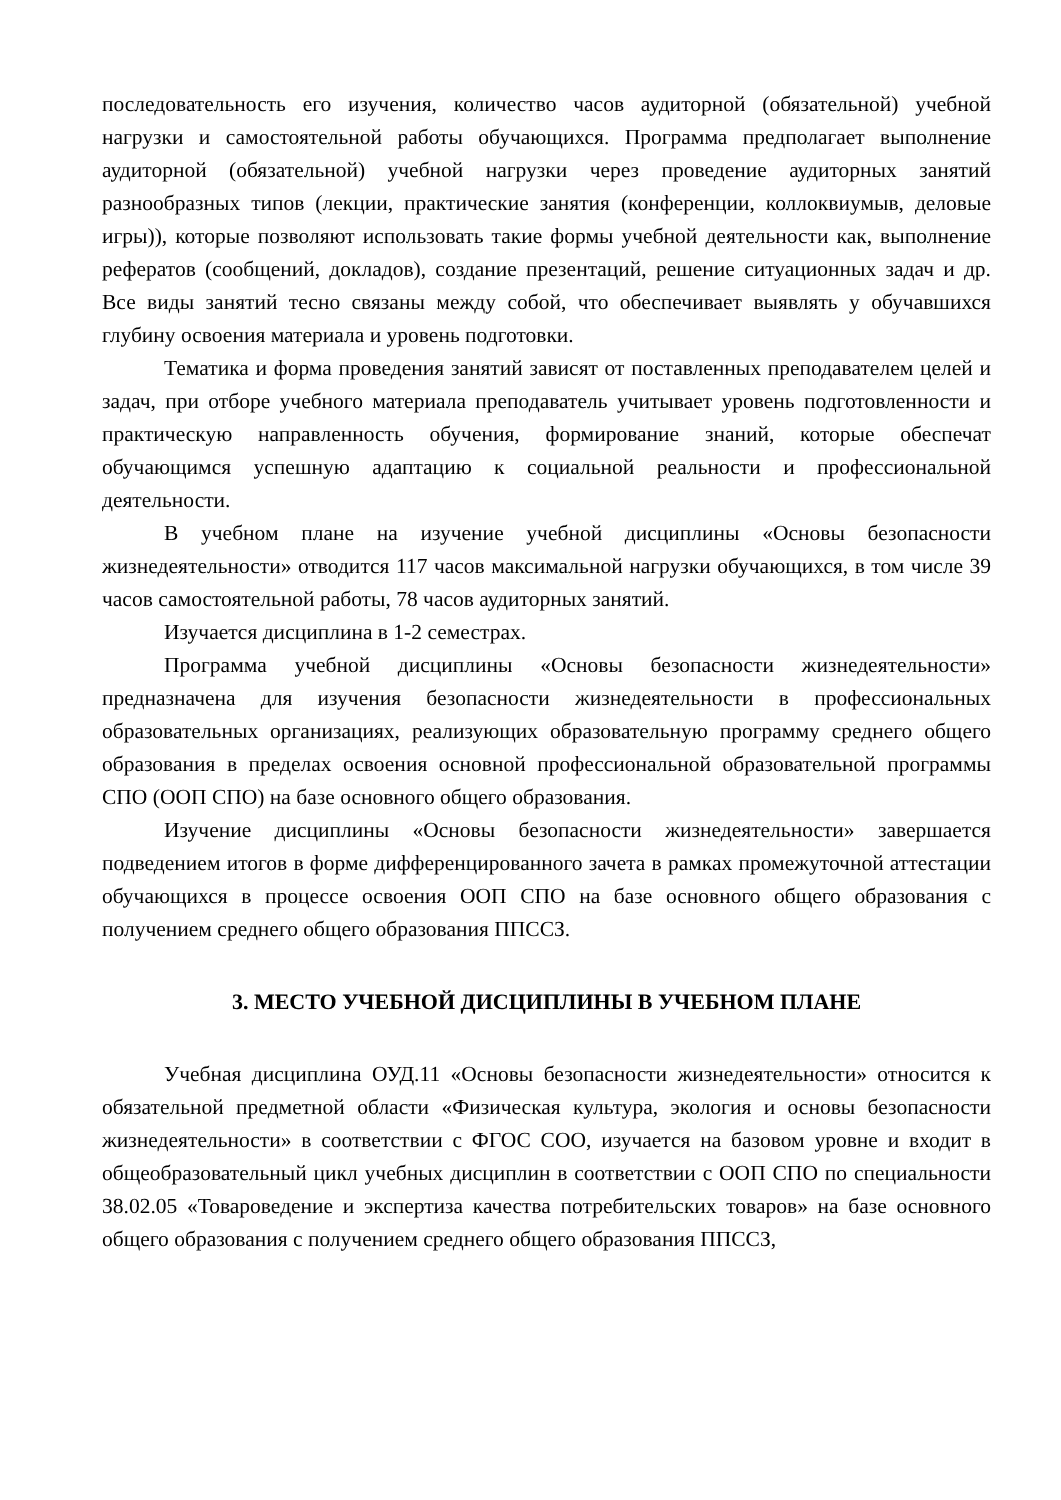последовательность его изучения, количество часов аудиторной (обязательной) учебной нагрузки и самостоятельной работы обучающихся. Программа предполагает выполнение аудиторной (обязательной) учебной нагрузки через проведение аудиторных занятий разнообразных типов (лекции, практические занятия (конференции, коллоквиумыв, деловые игры)), которые позволяют использовать такие формы учебной деятельности как, выполнение рефератов (сообщений, докладов), создание презентаций, решение ситуационных задач и др. Все виды занятий тесно связаны между собой, что обеспечивает выявлять у обучавшихся глубину освоения материала и уровень подготовки.
Тематика и форма проведения занятий зависят от поставленных преподавателем целей и задач, при отборе учебного материала преподаватель учитывает уровень подготовленности и практическую направленность обучения, формирование знаний, которые обеспечат обучающимся успешную адаптацию к социальной реальности и профессиональной деятельности.
В учебном плане на изучение учебной дисциплины «Основы безопасности жизнедеятельности» отводится 117 часов максимальной нагрузки обучающихся, в том числе 39 часов самостоятельной работы, 78 часов аудиторных занятий.
Изучается дисциплина в 1-2 семестрах.
Программа учебной дисциплины «Основы безопасности жизнедеятельности» предназначена для изучения безопасности жизнедеятельности в профессиональных образовательных организациях, реализующих образовательную программу среднего общего образования в пределах освоения основной профессиональной образовательной программы СПО (ООП СПО) на базе основного общего образования.
Изучение дисциплины «Основы безопасности жизнедеятельности» завершается подведением итогов в форме дифференцированного зачета в рамках промежуточной аттестации обучающихся в процессе освоения ООП СПО на базе основного общего образования с получением среднего общего образования ППССЗ.
3. МЕСТО УЧЕБНОЙ ДИСЦИПЛИНЫ В УЧЕБНОМ ПЛАНЕ
Учебная дисциплина ОУД.11 «Основы безопасности жизнедеятельности» относится к обязательной предметной области «Физическая культура, экология и основы безопасности жизнедеятельности» в соответствии с ФГОС СОО, изучается на базовом уровне и входит в общеобразовательный цикл учебных дисциплин в соответствии с ООП СПО по специальности 38.02.05 «Товароведение и экспертиза качества потребительских товаров» на базе основного общего образования с получением среднего общего образования ППССЗ,